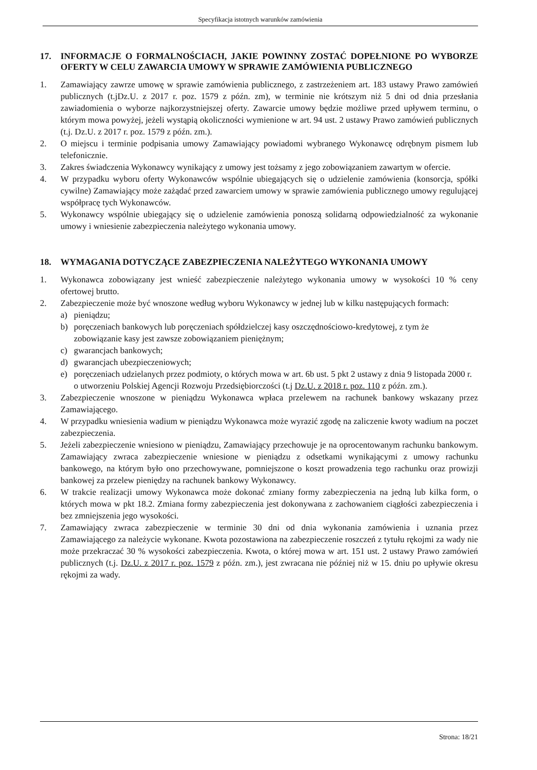Specyfikacja istotnych warunków zamówienia
17. INFORMACJE O FORMALNOŚCIACH, JAKIE POWINNY ZOSTAĆ DOPEŁNIONE PO WYBORZE OFERTY W CELU ZAWARCIA UMOWY W SPRAWIE ZAMÓWIENIA PUBLICZNEGO
1. Zamawiający zawrze umowę w sprawie zamówienia publicznego, z zastrzeżeniem art. 183 ustawy Prawo zamówień publicznych (t.jDz.U. z 2017 r. poz. 1579 z późn. zm), w terminie nie krótszym niż 5 dni od dnia przesłania zawiadomienia o wyborze najkorzystniejszej oferty. Zawarcie umowy będzie możliwe przed upływem terminu, o którym mowa powyżej, jeżeli wystąpią okoliczności wymienione w art. 94 ust. 2 ustawy Prawo zamówień publicznych (t.j. Dz.U. z 2017 r. poz. 1579 z późn. zm.).
2. O miejscu i terminie podpisania umowy Zamawiający powiadomi wybranego Wykonawcę odrębnym pismem lub telefonicznie.
3. Zakres świadczenia Wykonawcy wynikający z umowy jest tożsamy z jego zobowiązaniem zawartym w ofercie.
4. W przypadku wyboru oferty Wykonawców wspólnie ubiegających się o udzielenie zamówienia (konsorcja, spółki cywilne) Zamawiający może zażądać przed zawarciem umowy w sprawie zamówienia publicznego umowy regulującej współpracę tych Wykonawców.
5. Wykonawcy wspólnie ubiegający się o udzielenie zamówienia ponoszą solidarną odpowiedzialność za wykonanie umowy i wniesienie zabezpieczenia należytego wykonania umowy.
18. WYMAGANIA DOTYCZĄCE ZABEZPIECZENIA NALEŻYTEGO WYKONANIA UMOWY
1. Wykonawca zobowiązany jest wnieść zabezpieczenie należytego wykonania umowy w wysokości 10 % ceny ofertowej brutto.
2. Zabezpieczenie może być wnoszone według wyboru Wykonawcy w jednej lub w kilku następujących formach:
a) pieniądzu;
b) poręczeniach bankowych lub poręczeniach spółdzielczej kasy oszczędnościowo-kredytowej, z tym że zobowiązanie kasy jest zawsze zobowiązaniem pieniężnym;
c) gwarancjach bankowych;
d) gwarancjach ubezpieczeniowych;
e) poręczeniach udzielanych przez podmioty, o których mowa w art. 6b ust. 5 pkt 2 ustawy z dnia 9 listopada 2000 r. o utworzeniu Polskiej Agencji Rozwoju Przedsiębiorczości (t.j Dz.U. z 2018 r. poz. 110 z późn. zm.).
3. Zabezpieczenie wnoszone w pieniądzu Wykonawca wpłaca przelewem na rachunek bankowy wskazany przez Zamawiającego.
4. W przypadku wniesienia wadium w pieniądzu Wykonawca może wyrazić zgodę na zaliczenie kwoty wadium na poczet zabezpieczenia.
5. Jeżeli zabezpieczenie wniesiono w pieniądzu, Zamawiający przechowuje je na oprocentowanym rachunku bankowym. Zamawiający zwraca zabezpieczenie wniesione w pieniądzu z odsetkami wynikającymi z umowy rachunku bankowego, na którym było ono przechowywane, pomniejszone o koszt prowadzenia tego rachunku oraz prowizji bankowej za przelew pieniędzy na rachunek bankowy Wykonawcy.
6. W trakcie realizacji umowy Wykonawca może dokonać zmiany formy zabezpieczenia na jedną lub kilka form, o których mowa w pkt 18.2. Zmiana formy zabezpieczenia jest dokonywana z zachowaniem ciągłości zabezpieczenia i bez zmniejszenia jego wysokości.
7. Zamawiający zwraca zabezpieczenie w terminie 30 dni od dnia wykonania zamówienia i uznania przez Zamawiającego za należycie wykonane. Kwota pozostawiona na zabezpieczenie roszczeń z tytułu rękojmi za wady nie może przekraczać 30 % wysokości zabezpieczenia. Kwota, o której mowa w art. 151 ust. 2 ustawy Prawo zamówień publicznych (t.j. Dz.U. z 2017 r. poz. 1579 z późn. zm.), jest zwracana nie później niż w 15. dniu po upływie okresu rękojmi za wady.
Strona: 18/21